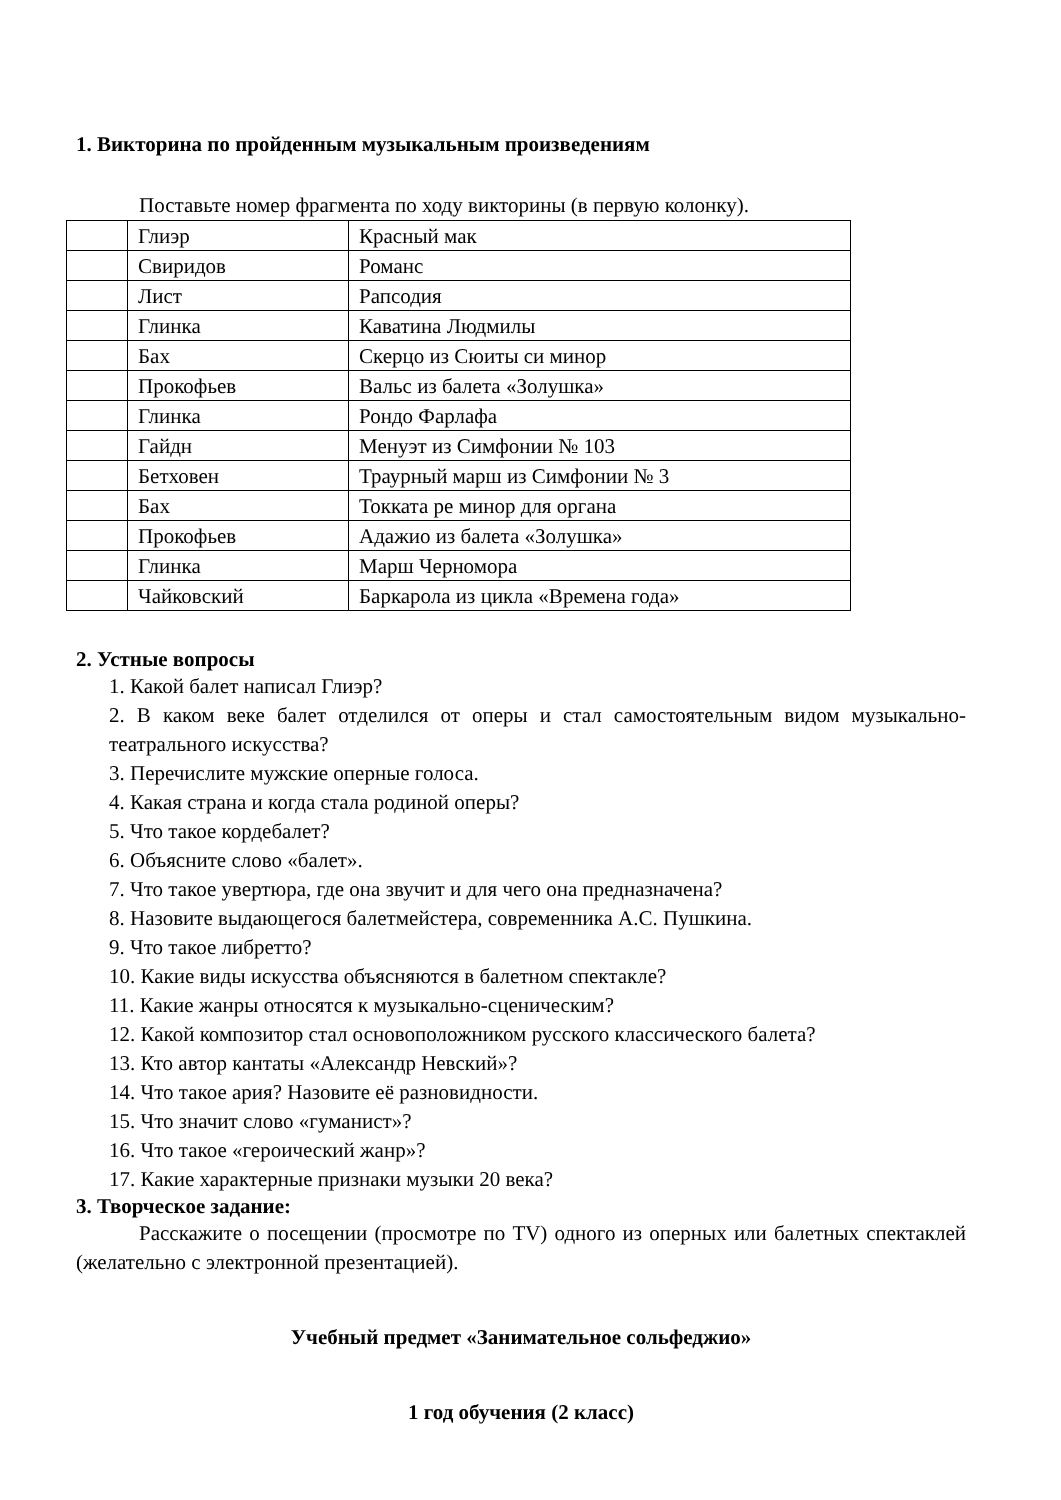1. Викторина по пройденным музыкальным произведениям
Поставьте номер фрагмента по ходу викторины (в первую колонку).
| | Глиэр | Красный мак |
| | Свиридов | Романс |
| | Лист | Рапсодия |
| | Глинка | Каватина Людмилы |
| | Бах | Скерцо из Сюиты си минор |
| | Прокофьев | Вальс из балета «Золушка» |
| | Глинка | Рондо Фарлафа |
| | Гайдн | Менуэт из Симфонии № 103 |
| | Бетховен | Траурный марш из Симфонии № 3 |
| | Бах | Токката ре минор для органа |
| | Прокофьев | Адажио из балета «Золушка» |
| | Глинка | Марш Черномора |
| | Чайковский | Баркарола из цикла «Времена года» |
2. Устные вопросы
1. Какой балет написал Глиэр?
2. В каком веке балет отделился от оперы и стал самостоятельным видом музыкально-театрального искусства?
3. Перечислите мужские оперные голоса.
4. Какая страна и когда стала родиной оперы?
5. Что такое кордебалет?
6. Объясните слово «балет».
7. Что такое увертюра, где она звучит и для чего она предназначена?
8. Назовите выдающегося балетмейстера, современника А.С. Пушкина.
9. Что такое либретто?
10. Какие виды искусства объясняются в балетном спектакле?
11. Какие жанры относятся к музыкально-сценическим?
12. Какой композитор стал основоположником русского классического балета?
13. Кто автор кантаты «Александр Невский»?
14. Что такое ария? Назовите её разновидности.
15. Что значит слово «гуманист»?
16. Что такое «героический жанр»?
17. Какие характерные признаки музыки 20 века?
3. Творческое задание:
Расскажите о посещении (просмотре по TV) одного из оперных или балетных спектаклей (желательно с электронной презентацией).
Учебный предмет «Занимательное сольфеджио»
1 год обучения (2 класс)